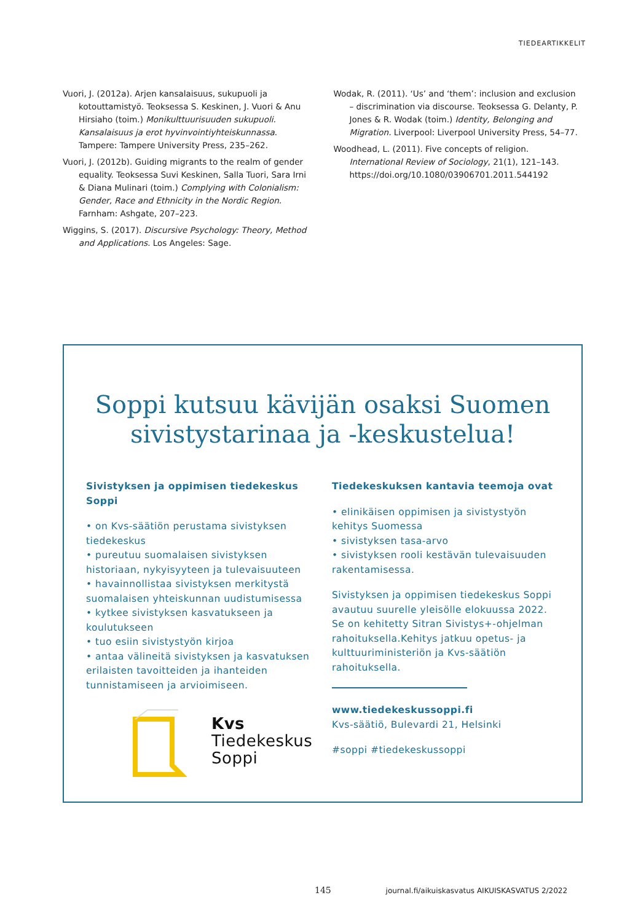TIEDEARTIKKELIT
Vuori, J. (2012a). Arjen kansalaisuus, sukupuoli ja kotouttamistyö. Teoksessa S. Keskinen, J. Vuori & Anu Hirsiaho (toim.) Monikulttuurisuuden sukupuoli. Kansalaisuus ja erot hyvinvointiyhteiskunnassa. Tampere: Tampere University Press, 235–262.
Vuori, J. (2012b). Guiding migrants to the realm of gender equality. Teoksessa Suvi Keskinen, Salla Tuori, Sara Irni & Diana Mulinari (toim.) Complying with Colonialism: Gender, Race and Ethnicity in the Nordic Region. Farnham: Ashgate, 207–223.
Wiggins, S. (2017). Discursive Psychology: Theory, Method and Applications. Los Angeles: Sage.
Wodak, R. (2011). ‘Us’ and ‘them’: inclusion and exclusion – discrimination via discourse. Teoksessa G. Delanty, P. Jones & R. Wodak (toim.) Identity, Belonging and Migration. Liverpool: Liverpool University Press, 54–77.
Woodhead, L. (2011). Five concepts of religion. International Review of Sociology, 21(1), 121–143. https://doi.org/10.1080/03906701.2011.544192
Soppi kutsuu kävijän osaksi Suomen
sivistystarinaa ja -keskustelua!
Sivistyksen ja oppimisen tiedekeskus Soppi
• on Kvs-säätiön perustama sivistyksen tiedekeskus
• pureutuu suomalaisen sivistyksen historiaan, nykyisyyteen ja tulevaisuuteen
• havainnollistaa sivistyksen merkitystä suomalaisen yhteiskunnan uudistumisessa
• kytkee sivistyksen kasvatukseen ja koulutukseen
• tuo esiin sivistystyön kirjoa
• antaa välineitä sivistyksen ja kasvatuksen erilaisten tavoitteiden ja ihanteiden tunnistamiseen ja arvioimiseen.
Kvs
Tiedekeskus
Soppi
Tiedekeskuksen kantavia teemoja ovat
• elinikäisen oppimisen ja sivistystyön kehitys Suomessa
• sivistyksen tasa-arvo
• sivistyksen rooli kestävän tulevaisuuden rakentamisessa.
Sivistyksen ja oppimisen tiedekeskus Soppi avautuu suurelle yleisölle elokuussa 2022. Se on kehitetty Sitran Sivistys+-ohjelman rahoituksella.Kehitys jatkuu opetus- ja kulttuuriministeriön ja Kvs-säätiön rahoituksella.
www.tiedekeskussoppi.fi
Kvs-säätiö, Bulevardi 21, Helsinki
#soppi #tiedekeskussoppi
145 journal.fi/aikuiskasvatus AIKUISKASVATUS 2/2022